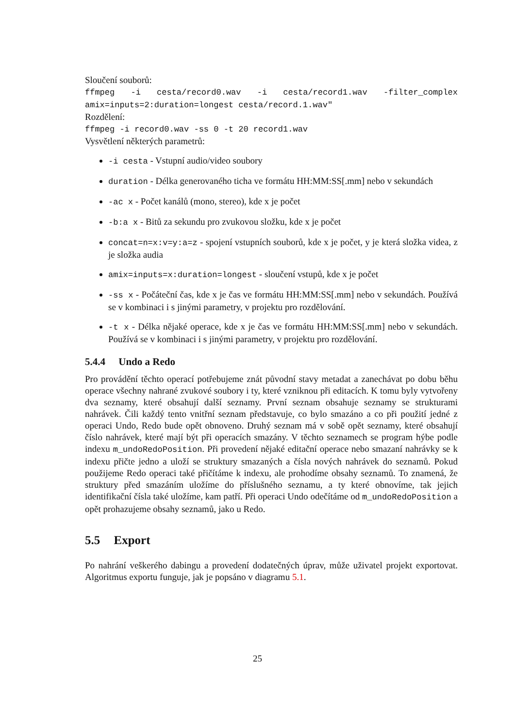Sloučení souborů:
ffmpeg -i cesta/record0.wav -i cesta/record1.wav -filter_complex amix=inputs=2:duration=longest cesta/record.1.wav"
Rozdělení:
ffmpeg -i record0.wav -ss 0 -t 20 record1.wav
Vysvětlení některých parametrů:
-i cesta - Vstupní audio/video soubory
duration - Délka generovaného ticha ve formátu HH:MM:SS[.mm] nebo v sekundách
-ac x - Počet kanálů (mono, stereo), kde x je počet
-b:a x - Bitů za sekundu pro zvukovou složku, kde x je počet
concat=n=x:v=y:a=z - spojení vstupních souborů, kde x je počet, y je která složka videa, z je složka audia
amix=inputs=x:duration=longest - sloučení vstupů, kde x je počet
-ss x - Počáteční čas, kde x je čas ve formátu HH:MM:SS[.mm] nebo v sekundách. Používá se v kombinaci i s jinými parametry, v projektu pro rozdělování.
-t x - Délka nějaké operace, kde x je čas ve formátu HH:MM:SS[.mm] nebo v sekundách. Používá se v kombinaci i s jinými parametry, v projektu pro rozdělování.
5.4.4 Undo a Redo
Pro provádění těchto operací potřebujeme znát původní stavy metadat a zanechávat po dobu běhu operace všechny nahrané zvukové soubory i ty, které vzniknou při editacích. K tomu byly vytvořeny dva seznamy, které obsahují další seznamy. První seznam obsahuje seznamy se strukturami nahrávek. Čili každý tento vnitřní seznam představuje, co bylo smazáno a co při použití jedné z operaci Undo, Redo bude opět obnoveno. Druhý seznam má v sobě opět seznamy, které obsahují číslo nahrávek, které mají být při operacích smazány. V těchto seznamech se program hýbe podle indexu m_undoRedoPosition. Při provedení nějaké editační operace nebo smazaní nahrávky se k indexu přičte jedno a uloží se struktury smazaných a čísla nových nahrávek do seznamů. Pokud použijeme Redo operaci také přičítáme k indexu, ale prohodíme obsahy seznamů. To znamená, že struktury před smazáním uložíme do příslušného seznamu, a ty které obnovíme, tak jejich identifikační čísla také uložíme, kam patří. Při operaci Undo odečítáme od m_undoRedoPosition a opět prohazujeme obsahy seznamů, jako u Redo.
5.5 Export
Po nahrání veškerého dabingu a provedení dodatečných úprav, může uživatel projekt exportovat. Algoritmus exportu funguje, jak je popsáno v diagramu 5.1.
25